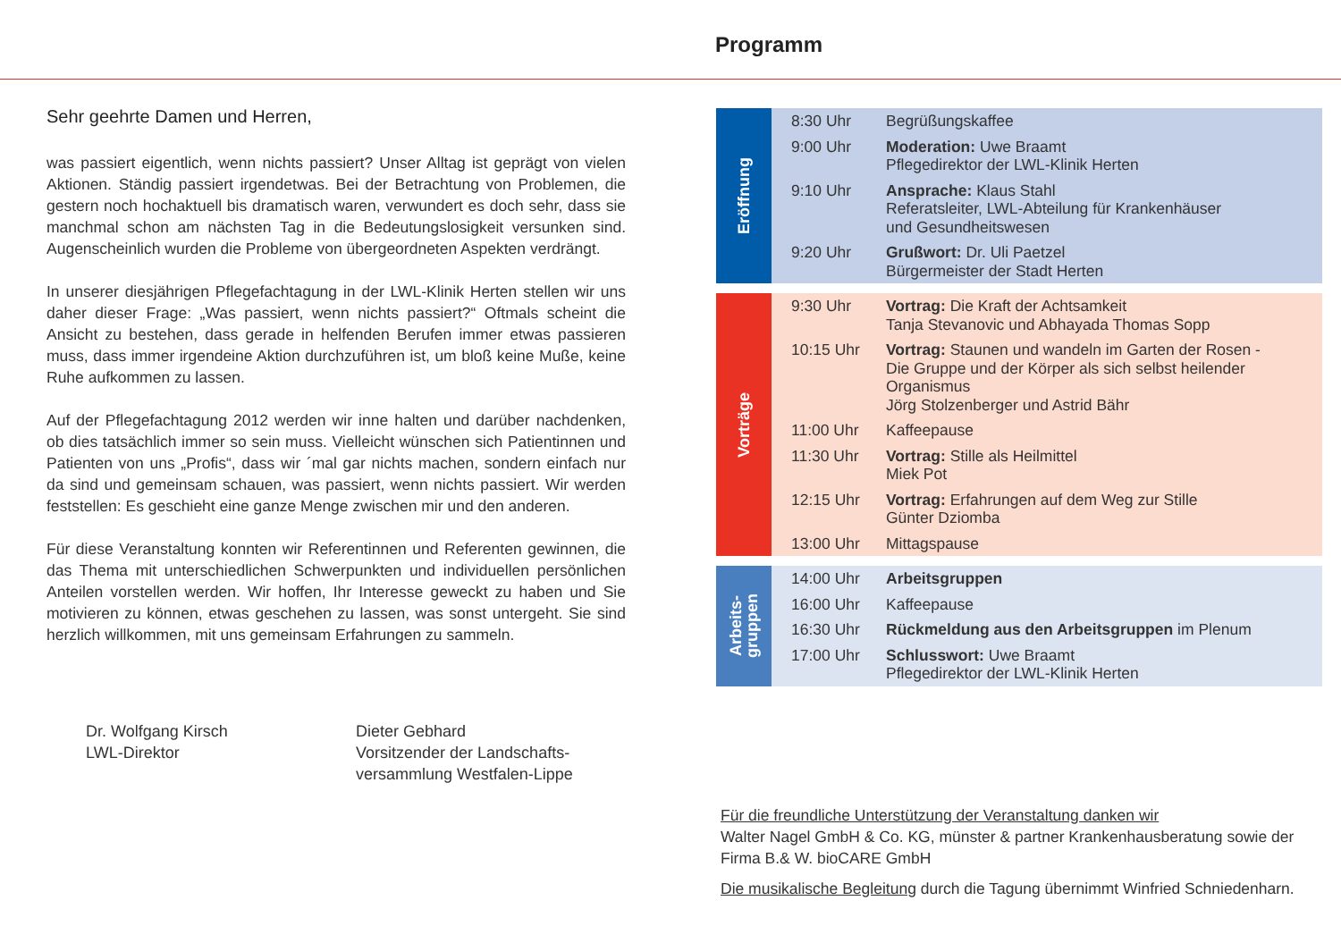Programm
Sehr geehrte Damen und Herren,
was passiert eigentlich, wenn nichts passiert? Unser Alltag ist geprägt von vielen Aktionen. Ständig passiert irgendetwas. Bei der Betrachtung von Problemen, die gestern noch hochaktuell bis dramatisch waren, verwundert es doch sehr, dass sie manchmal schon am nächsten Tag in die Bedeutungslosigkeit versunken sind. Augenscheinlich wurden die Probleme von übergeordneten Aspekten verdrängt.
In unserer diesjährigen Pflegefachtagung in der LWL-Klinik Herten stellen wir uns daher dieser Frage: „Was passiert, wenn nichts passiert?“ Oftmals scheint die Ansicht zu bestehen, dass gerade in helfenden Berufen immer etwas passieren muss, dass immer irgendeine Aktion durchzuführen ist, um bloß keine Muße, keine Ruhe aufkommen zu lassen.
Auf der Pflegefachtagung 2012 werden wir inne halten und darüber nachdenken, ob dies tatsächlich immer so sein muss. Vielleicht wünschen sich Patientinnen und Patienten von uns „Profis“, dass wir ´mal gar nichts machen, sondern einfach nur da sind und gemeinsam schauen, was passiert, wenn nichts passiert. Wir werden feststellen: Es geschieht eine ganze Menge zwischen mir und den anderen.
Für diese Veranstaltung konnten wir Referentinnen und Referenten gewinnen, die das Thema mit unterschiedlichen Schwerpunkten und individuellen persönlichen Anteilen vorstellen werden. Wir hoffen, Ihr Interesse geweckt zu haben und Sie motivieren zu können, etwas geschehen zu lassen, was sonst untergeht. Sie sind herzlich willkommen, mit uns gemeinsam Erfahrungen zu sammeln.
Dr. Wolfgang Kirsch
LWL-Direktor
Dieter Gebhard
Vorsitzender der Landschafts-
versammlung Westfalen-Lippe
Eröffnung
| 8:30 Uhr | Begrüßungskaffee |
| 9:00 Uhr | Moderation: Uwe Braamt Pflegedirektor der LWL-Klinik Herten |
| 9:10 Uhr | Ansprache: Klaus Stahl Referatsleiter, LWL-Abteilung für Krankenhäuser und Gesundheitswesen |
| 9:20 Uhr | Grußwort: Dr. Uli Paetzel Bürgermeister der Stadt Herten |
Vorträge
| 9:30 Uhr | Vortrag: Die Kraft der Achtsamkeit Tanja Stevanovic und Abhayada Thomas Sopp |
| 10:15 Uhr | Vortrag: Staunen und wandeln im Garten der Rosen - Die Gruppe und der Körper als sich selbst heilender Organismus Jörg Stolzenberger und Astrid Bähr |
| 11:00 Uhr | Kaffeepause |
| 11:30 Uhr | Vortrag: Stille als Heilmittel Miek Pot |
| 12:15 Uhr | Vortrag: Erfahrungen auf dem Weg zur Stille Günter Dziomba |
| 13:00 Uhr | Mittagspause |
Arbeits-
gruppen
| 14:00 Uhr | Arbeitsgruppen |
| 16:00 Uhr | Kaffeepause |
| 16:30 Uhr | Rückmeldung aus den Arbeitsgruppen im Plenum |
| 17:00 Uhr | Schlusswort: Uwe Braamt Pflegedirektor der LWL-Klinik Herten |
Für die freundliche Unterstützung der Veranstaltung danken wir
Walter Nagel GmbH & Co. KG, münster & partner Krankenhausberatung sowie der Firma B.& W. bioCARE GmbH
Die musikalische Begleitung durch die Tagung übernimmt Winfried Schniedenharn.